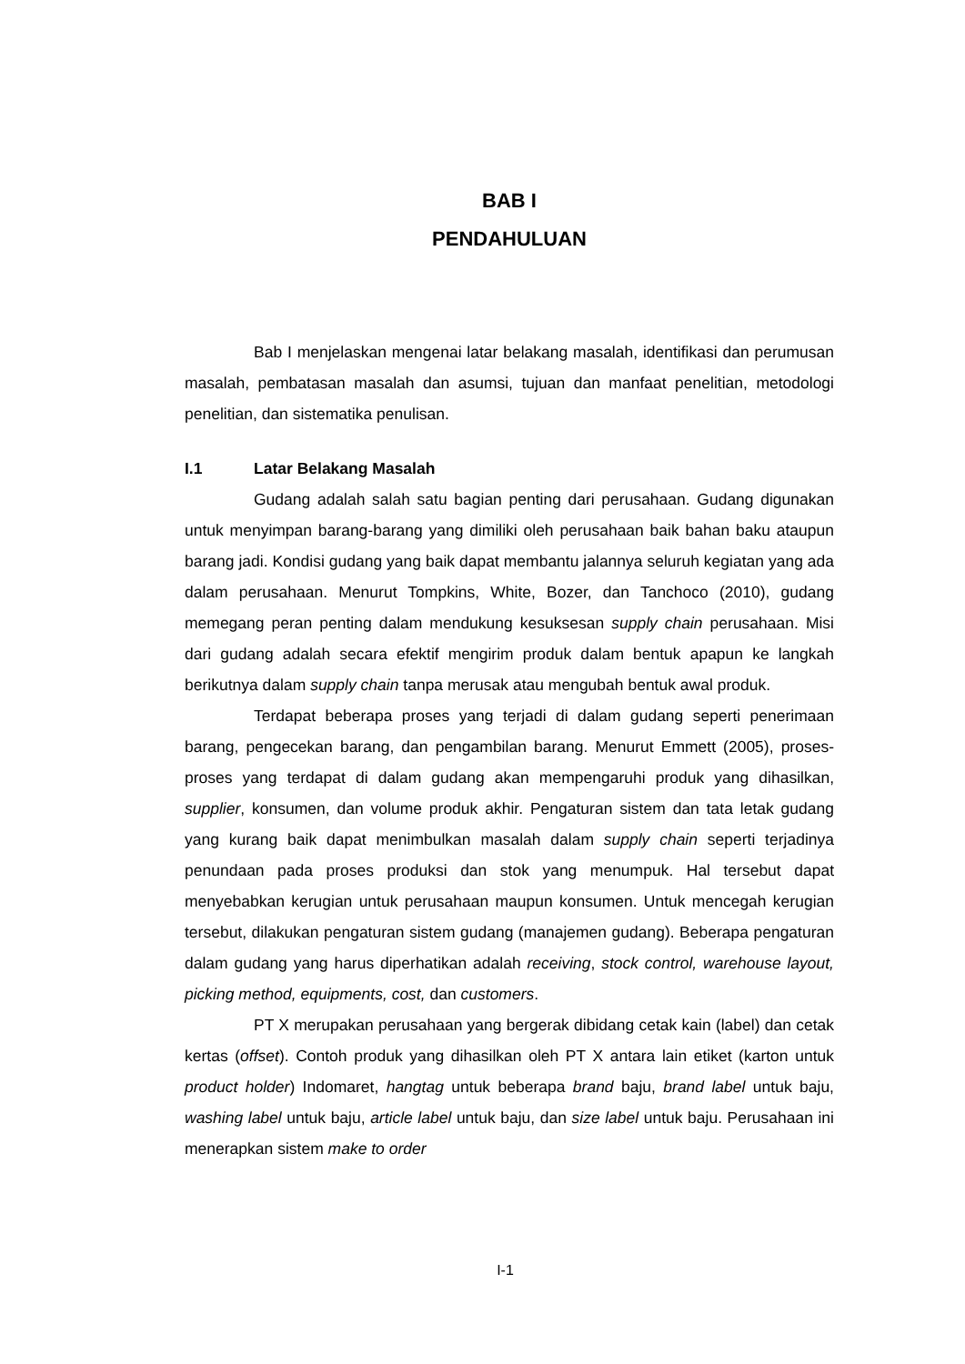BAB I
PENDAHULUAN
Bab I menjelaskan mengenai latar belakang masalah, identifikasi dan perumusan masalah, pembatasan masalah dan asumsi, tujuan dan manfaat penelitian, metodologi penelitian, dan sistematika penulisan.
I.1 Latar Belakang Masalah
Gudang adalah salah satu bagian penting dari perusahaan. Gudang digunakan untuk menyimpan barang-barang yang dimiliki oleh perusahaan baik bahan baku ataupun barang jadi. Kondisi gudang yang baik dapat membantu jalannya seluruh kegiatan yang ada dalam perusahaan. Menurut Tompkins, White, Bozer, dan Tanchoco (2010), gudang memegang peran penting dalam mendukung kesuksesan supply chain perusahaan. Misi dari gudang adalah secara efektif mengirim produk dalam bentuk apapun ke langkah berikutnya dalam supply chain tanpa merusak atau mengubah bentuk awal produk.
Terdapat beberapa proses yang terjadi di dalam gudang seperti penerimaan barang, pengecekan barang, dan pengambilan barang. Menurut Emmett (2005), proses-proses yang terdapat di dalam gudang akan mempengaruhi produk yang dihasilkan, supplier, konsumen, dan volume produk akhir. Pengaturan sistem dan tata letak gudang yang kurang baik dapat menimbulkan masalah dalam supply chain seperti terjadinya penundaan pada proses produksi dan stok yang menumpuk. Hal tersebut dapat menyebabkan kerugian untuk perusahaan maupun konsumen. Untuk mencegah kerugian tersebut, dilakukan pengaturan sistem gudang (manajemen gudang). Beberapa pengaturan dalam gudang yang harus diperhatikan adalah receiving, stock control, warehouse layout, picking method, equipments, cost, dan customers.
PT X merupakan perusahaan yang bergerak dibidang cetak kain (label) dan cetak kertas (offset). Contoh produk yang dihasilkan oleh PT X antara lain etiket (karton untuk product holder) Indomaret, hangtag untuk beberapa brand baju, brand label untuk baju, washing label untuk baju, article label untuk baju, dan size label untuk baju. Perusahaan ini menerapkan sistem make to order
I-1